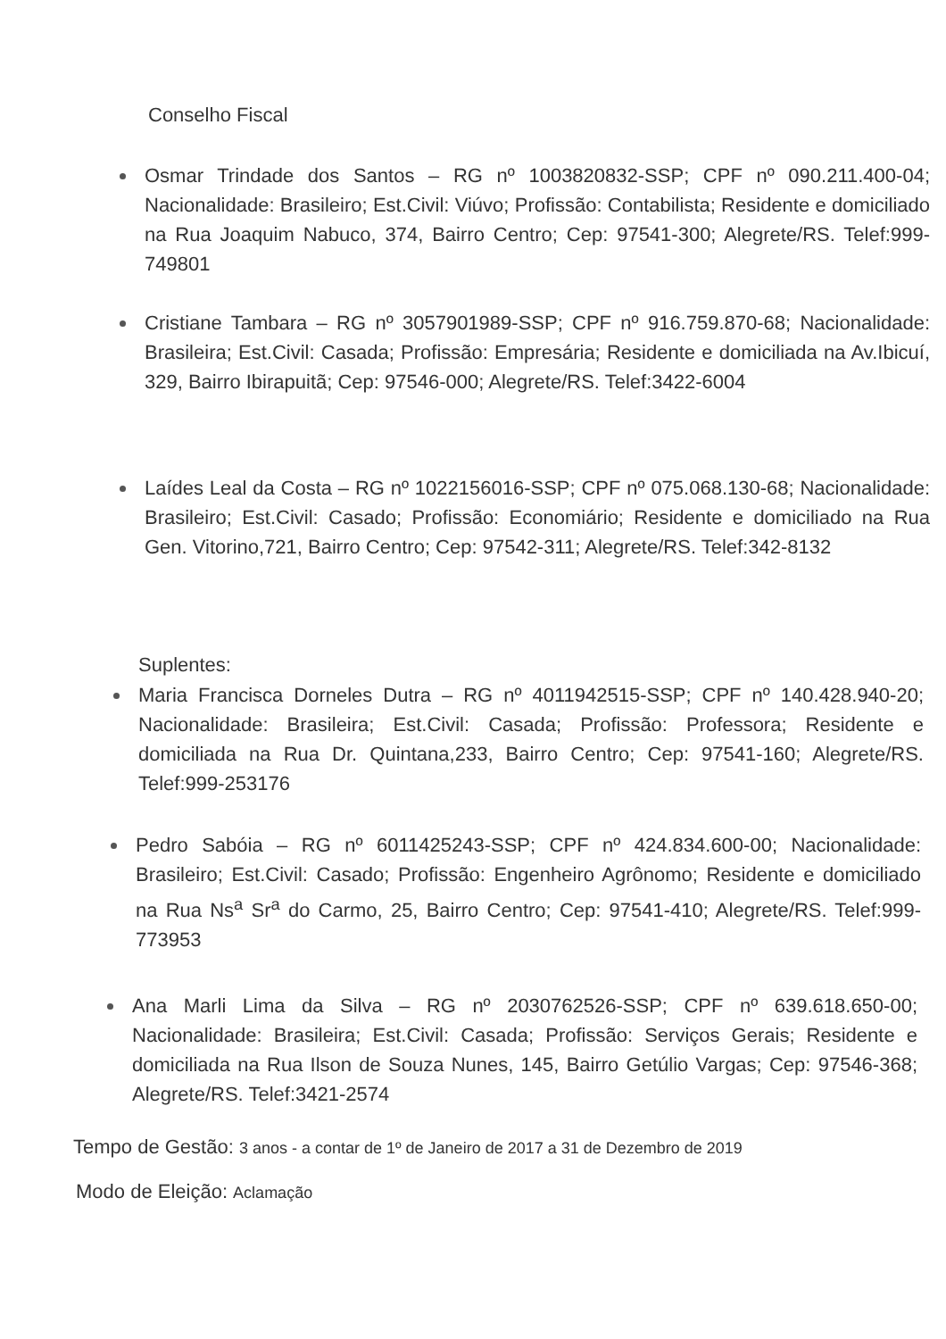Conselho Fiscal
Osmar Trindade dos Santos – RG nº 1003820832-SSP; CPF nº 090.211.400-04; Nacionalidade: Brasileiro; Est.Civil: Viúvo; Profissão: Contabilista; Residente e domiciliado na Rua Joaquim Nabuco, 374, Bairro Centro; Cep: 97541-300; Alegrete/RS. Telef:999-749801
Cristiane Tambara – RG nº 3057901989-SSP; CPF nº 916.759.870-68; Nacionalidade: Brasileira; Est.Civil: Casada; Profissão: Empresária; Residente e domiciliada na Av.Ibicuí, 329, Bairro Ibirapuitã; Cep: 97546-000; Alegrete/RS. Telef:3422-6004
Laídes Leal da Costa – RG nº 1022156016-SSP; CPF nº 075.068.130-68; Nacionalidade: Brasileiro; Est.Civil: Casado; Profissão: Economiário; Residente e domiciliado na Rua Gen. Vitorino,721, Bairro Centro; Cep: 97542-311; Alegrete/RS. Telef:342-8132
Suplentes:
Maria Francisca Dorneles Dutra – RG nº 4011942515-SSP; CPF nº 140.428.940-20; Nacionalidade: Brasileira; Est.Civil: Casada; Profissão: Professora; Residente e domiciliada na Rua Dr. Quintana,233, Bairro Centro; Cep: 97541-160; Alegrete/RS. Telef:999-253176
Pedro Sabóia – RG nº 6011425243-SSP; CPF nº 424.834.600-00; Nacionalidade: Brasileiro; Est.Civil: Casado; Profissão: Engenheiro Agrônomo; Residente e domiciliado na Rua Ns<sup>a</sup> Sr<sup>a</sup> do Carmo, 25, Bairro Centro; Cep: 97541-410; Alegrete/RS. Telef:999-773953
Ana Marli Lima da Silva – RG nº 2030762526-SSP; CPF nº 639.618.650-00; Nacionalidade: Brasileira; Est.Civil: Casada; Profissão: Serviços Gerais; Residente e domiciliada na Rua Ilson de Souza Nunes, 145, Bairro Getúlio Vargas; Cep: 97546-368; Alegrete/RS. Telef:3421-2574
Tempo de Gestão: 3 anos - a contar de 1º de Janeiro de 2017 a 31 de Dezembro de 2019
Modo de Eleição: Aclamação